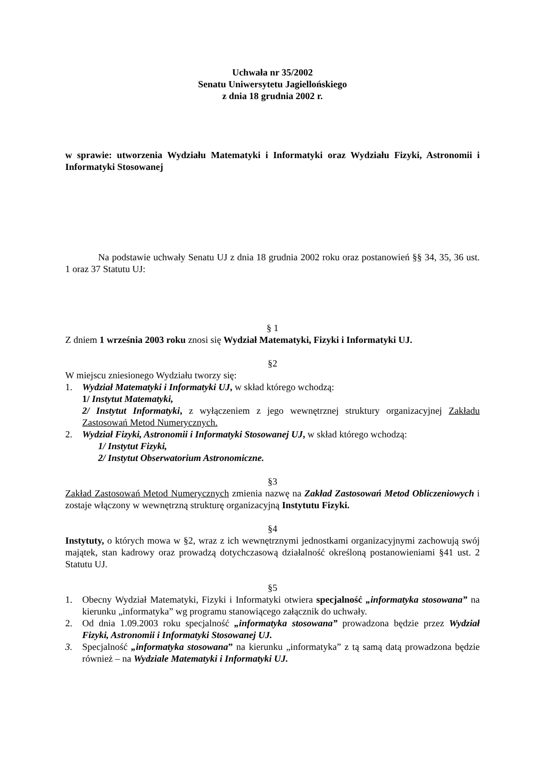Uchwała nr 35/2002
Senatu Uniwersytetu Jagiellońskiego
z dnia 18 grudnia 2002 r.
w sprawie: utworzenia Wydziału Matematyki i Informatyki oraz Wydziału Fizyki, Astronomii i Informatyki Stosowanej
Na podstawie uchwały Senatu UJ z dnia 18 grudnia 2002 roku oraz postanowień §§ 34, 35, 36 ust. 1 oraz 37 Statutu UJ:
§ 1
Z dniem 1 września 2003 roku znosi się Wydział Matematyki, Fizyki i Informatyki UJ.
§2
W miejscu zniesionego Wydziału tworzy się:
1. Wydział Matematyki i Informatyki UJ, w skład którego wchodzą:
1/ Instytut Matematyki,
2/ Instytut Informatyki, z wyłączeniem z jego wewnętrznej struktury organizacyjnej Zakładu Zastosowań Metod Numerycznych.
2. Wydział Fizyki, Astronomii i Informatyki Stosowanej UJ, w skład którego wchodzą:
1/ Instytut Fizyki,
2/ Instytut Obserwatorium Astronomiczne.
§3
Zakład Zastosowań Metod Numerycznych zmienia nazwę na Zakład Zastosowań Metod Obliczeniowych i zostaje włączony w wewnętrzną strukturę organizacyjną Instytutu Fizyki.
§4
Instytuty, o których mowa w §2, wraz z ich wewnętrznymi jednostkami organizacyjnymi zachowują swój majątek, stan kadrowy oraz prowadzą dotychczasową działalność określoną postanowieniami §41 ust. 2 Statutu UJ.
§5
1. Obecny Wydział Matematyki, Fizyki i Informatyki otwiera specjalność „informatyka stosowana” na kierunku „informatyka” wg programu stanowiącego załącznik do uchwały.
2. Od dnia 1.09.2003 roku specjalność „informatyka stosowana” prowadzona będzie przez Wydział Fizyki, Astronomii i Informatyki Stosowanej UJ.
3. Specjalność „informatyka stosowana” na kierunku „informatyka” z tą samą datą prowadzona będzie również – na Wydziale Matematyki i Informatyki UJ.